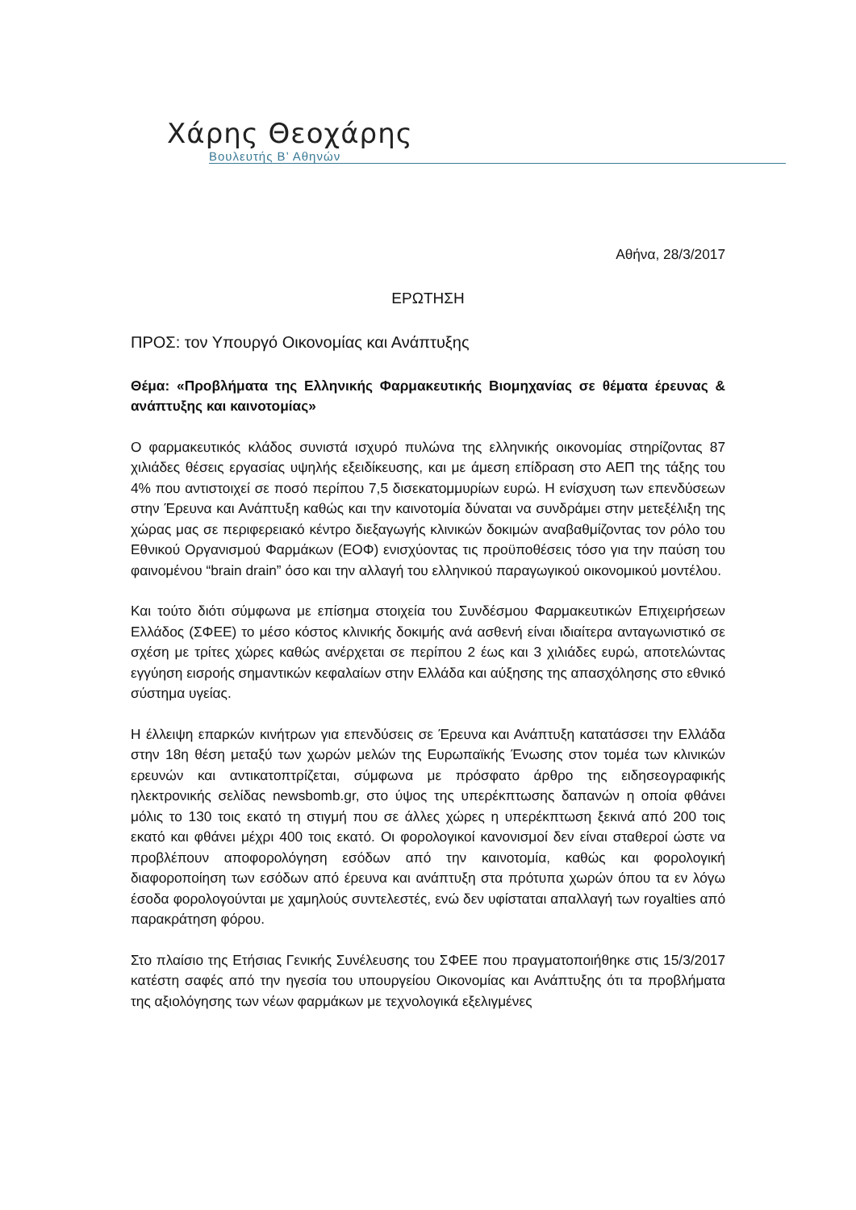Χάρης Θεοχάρης
Βουλευτής Β’ Αθηνών
Αθήνα, 28/3/2017
ΕΡΩΤΗΣΗ
ΠΡΟΣ: τον Υπουργό Οικονομίας και Ανάπτυξης
Θέμα: «Προβλήματα της Ελληνικής Φαρμακευτικής Βιομηχανίας σε θέματα έρευνας & ανάπτυξης και καινοτομίας»
Ο φαρμακευτικός κλάδος συνιστά ισχυρό πυλώνα της ελληνικής οικονομίας στηρίζοντας 87 χιλιάδες θέσεις εργασίας υψηλής εξειδίκευσης, και με άμεση επίδραση στο ΑΕΠ της τάξης του 4% που αντιστοιχεί σε ποσό περίπου 7,5 δισεκατομμυρίων ευρώ. Η ενίσχυση των επενδύσεων στην Έρευνα και Ανάπτυξη καθώς και την καινοτομία δύναται να συνδράμει στην μετεξέλιξη της χώρας μας σε περιφερειακό κέντρο διεξαγωγής κλινικών δοκιμών αναβαθμίζοντας τον ρόλο του Εθνικού Οργανισμού Φαρμάκων (ΕΟΦ) ενισχύοντας τις προϋποθέσεις τόσο για την παύση του φαινομένου “brain drain” όσο και την αλλαγή του ελληνικού παραγωγικού οικονομικού μοντέλου.
Και τούτο διότι σύμφωνα με επίσημα στοιχεία του Συνδέσμου Φαρμακευτικών Επιχειρήσεων Ελλάδος (ΣΦΕΕ) το μέσο κόστος κλινικής δοκιμής ανά ασθενή είναι ιδιαίτερα ανταγωνιστικό σε σχέση με τρίτες χώρες καθώς ανέρχεται σε περίπου 2 έως και 3 χιλιάδες ευρώ, αποτελώντας εγγύηση εισροής σημαντικών κεφαλαίων στην Ελλάδα και αύξησης της απασχόλησης στο εθνικό σύστημα υγείας.
Η έλλειψη επαρκών κινήτρων για επενδύσεις σε Έρευνα και Ανάπτυξη κατατάσσει την Ελλάδα στην 18η θέση μεταξύ των χωρών μελών της Ευρωπαϊκής Ένωσης στον τομέα των κλινικών ερευνών και αντικατοπτρίζεται, σύμφωνα με πρόσφατο άρθρο της ειδησεογραφικής ηλεκτρονικής σελίδας newsbomb.gr, στο ύψος της υπερέκπτωσης δαπανών η οποία φθάνει μόλις το 130 τοις εκατό τη στιγμή που σε άλλες χώρες η υπερέκπτωση ξεκινά από 200 τοις εκατό και φθάνει μέχρι 400 τοις εκατό. Οι φορολογικοί κανονισμοί δεν είναι σταθεροί ώστε να προβλέπουν αποφορολόγηση εσόδων από την καινοτομία, καθώς και φορολογική διαφοροποίηση των εσόδων από έρευνα και ανάπτυξη στα πρότυπα χωρών όπου τα εν λόγω έσοδα φορολογούνται με χαμηλούς συντελεστές, ενώ δεν υφίσταται απαλλαγή των royalties από παρακράτηση φόρου.
Στο πλαίσιο της Ετήσιας Γενικής Συνέλευσης του ΣΦΕΕ που πραγματοποιήθηκε στις 15/3/2017 κατέστη σαφές από την ηγεσία του υπουργείου Οικονομίας και Ανάπτυξης ότι τα προβλήματα της αξιολόγησης των νέων φαρμάκων με τεχνολογικά εξελιγμένες